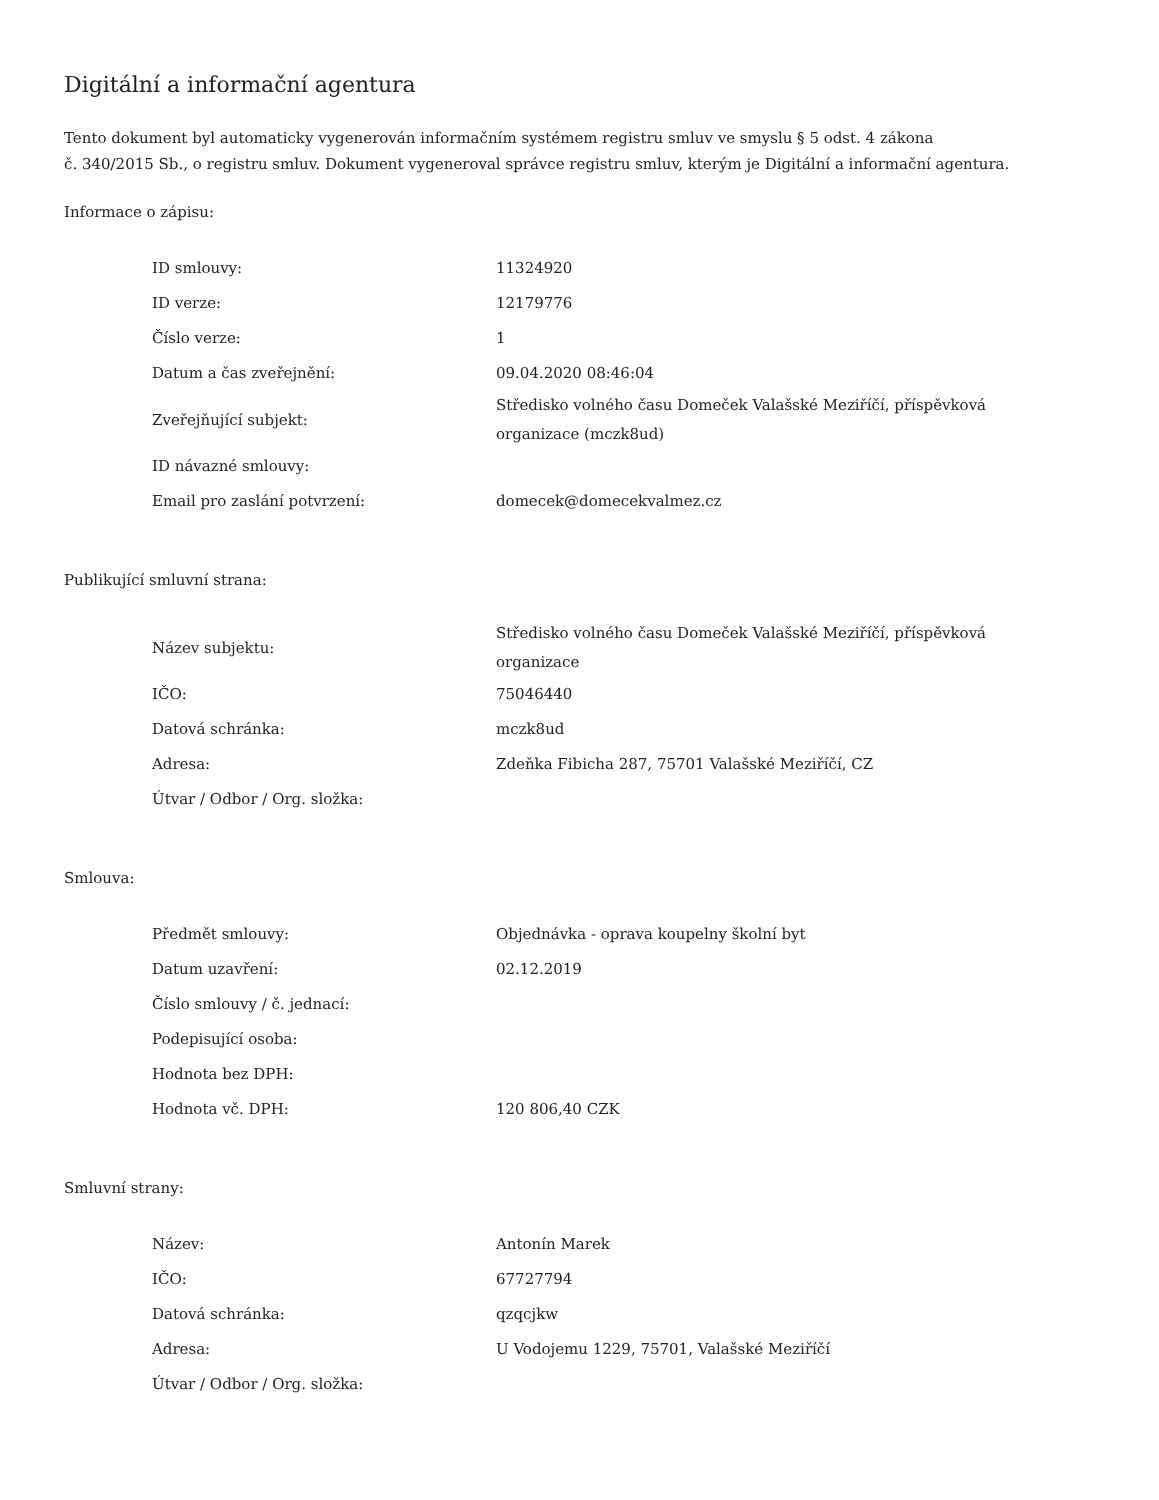Digitální a informační agentura
Tento dokument byl automaticky vygenerován informačním systémem registru smluv ve smyslu § 5 odst. 4 zákona
č. 340/2015 Sb., o registru smluv. Dokument vygeneroval správce registru smluv, kterým je Digitální a informační agentura.
Informace o zápisu:
| ID smlouvy: | 11324920 |
| ID verze: | 12179776 |
| Číslo verze: | 1 |
| Datum a čas zveřejnění: | 09.04.2020 08:46:04 |
| Zveřejňující subjekt: | Středisko volného času Domeček Valašské Meziříčí, příspěvková organizace (mczk8ud) |
| ID návazné smlouvy: | |
| Email pro zaslání potvrzení: | domecek@domecekvalmez.cz |
Publikující smluvní strana:
| Název subjektu: | Středisko volného času Domeček Valašské Meziříčí, příspěvková organizace |
| IČO: | 75046440 |
| Datová schránka: | mczk8ud |
| Adresa: | Zdeňka Fibicha 287, 75701 Valašské Meziříčí, CZ |
| Útvar / Odbor / Org. složka: | |
Smlouva:
| Předmět smlouvy: | Objednávka - oprava koupelny školní byt |
| Datum uzavření: | 02.12.2019 |
| Číslo smlouvy / č. jednací: | |
| Podepisující osoba: | |
| Hodnota bez DPH: | |
| Hodnota vč. DPH: | 120 806,40 CZK |
Smluvní strany:
| Název: | Antonín Marek |
| IČO: | 67727794 |
| Datová schránka: | qzqcjkw |
| Adresa: | U Vodojemu 1229, 75701, Valašské Meziříčí |
| Útvar / Odbor / Org. složka: | |